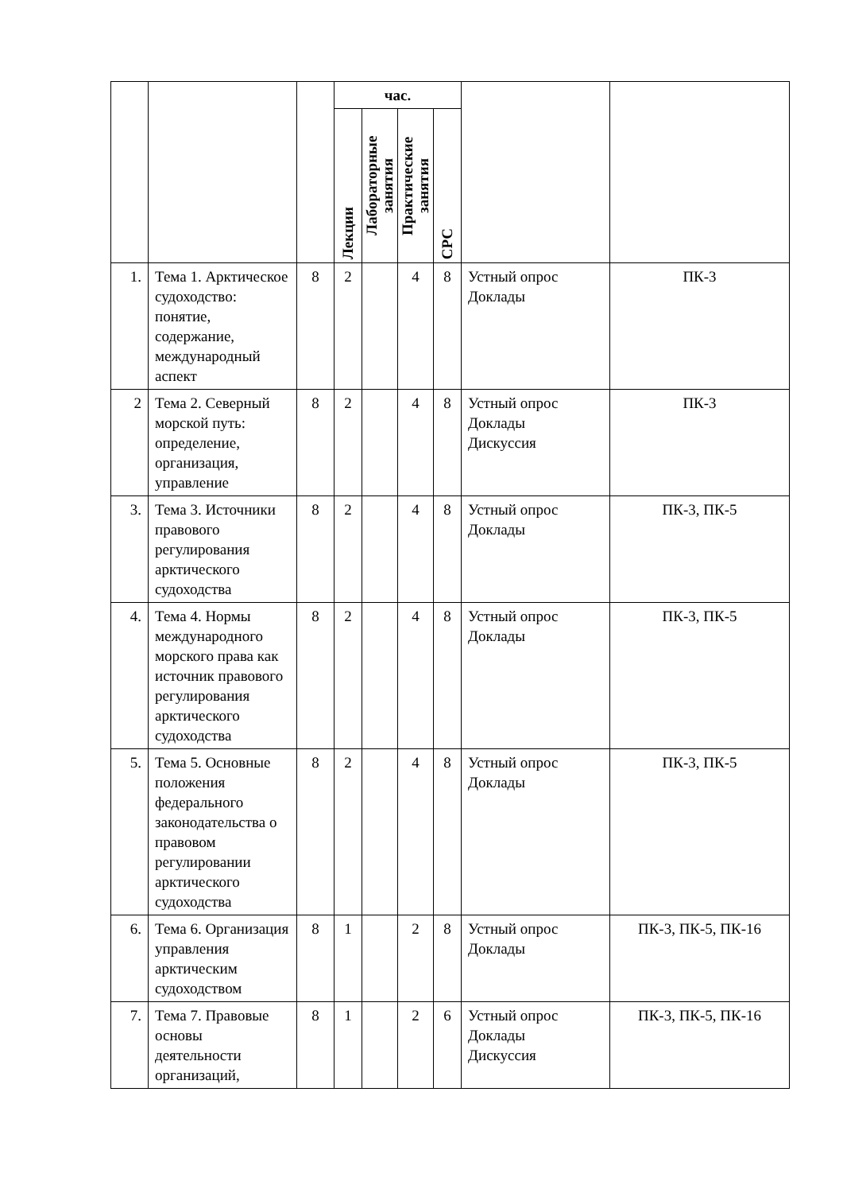| | | | час. | | | | | |
| --- | --- | --- | --- | --- | --- | --- | --- | --- |
| | | | Лекции | Лабораторные занятия | Практические занятия | СРС | | |
| 1. | Тема 1. Арктическое судоходство: понятие, содержание, международный аспект | 8 | 2 | | 4 | 8 | Устный опрос Доклады | ПК-3 |
| 2 | Тема 2. Северный морской путь: определение, организация, управление | 8 | 2 | | 4 | 8 | Устный опрос Доклады Дискуссия | ПК-3 |
| 3. | Тема 3. Источники правового регулирования арктического судоходства | 8 | 2 | | 4 | 8 | Устный опрос Доклады | ПК-3, ПК-5 |
| 4. | Тема 4. Нормы международного морского права как источник правового регулирования арктического судоходства | 8 | 2 | | 4 | 8 | Устный опрос Доклады | ПК-3, ПК-5 |
| 5. | Тема 5. Основные положения федерального законодательства о правовом регулировании арктического судоходства | 8 | 2 | | 4 | 8 | Устный опрос Доклады | ПК-3, ПК-5 |
| 6. | Тема 6. Организация управления арктическим судоходством | 8 | 1 | | 2 | 8 | Устный опрос Доклады | ПК-3, ПК-5, ПК-16 |
| 7. | Тема 7. Правовые основы деятельности организаций, | 8 | 1 | | 2 | 6 | Устный опрос Доклады Дискуссия | ПК-3, ПК-5, ПК-16 |